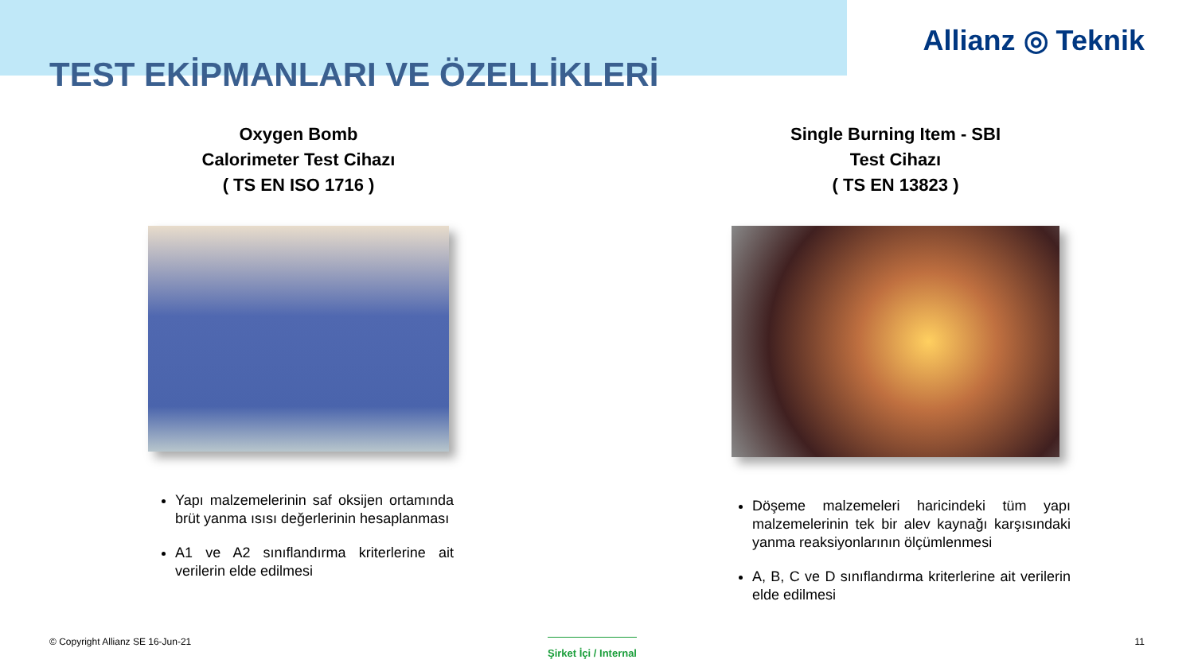Allianz ◎ Teknik
TEST EKİPMANLARI VE ÖZELLİKLERİ
Oxygen Bomb
Calorimeter Test Cihazı
( TS EN ISO 1716 )
Yapı malzemelerinin saf oksijen ortamında brüt yanma ısısı değerlerinin hesaplanması
A1 ve A2 sınıflandırma kriterlerine ait verilerin elde edilmesi
Single Burning Item - SBI
Test Cihazı
( TS EN 13823 )
Döşeme malzemeleri haricindeki tüm yapı malzemelerinin tek bir alev kaynağı karşısındaki yanma reaksiyonlarının ölçümlenmesi
A, B, C ve D sınıflandırma kriterlerine ait verilerin elde edilmesi
© Copyright Allianz SE 16-Jun-21
Şirket İçi / Internal
11